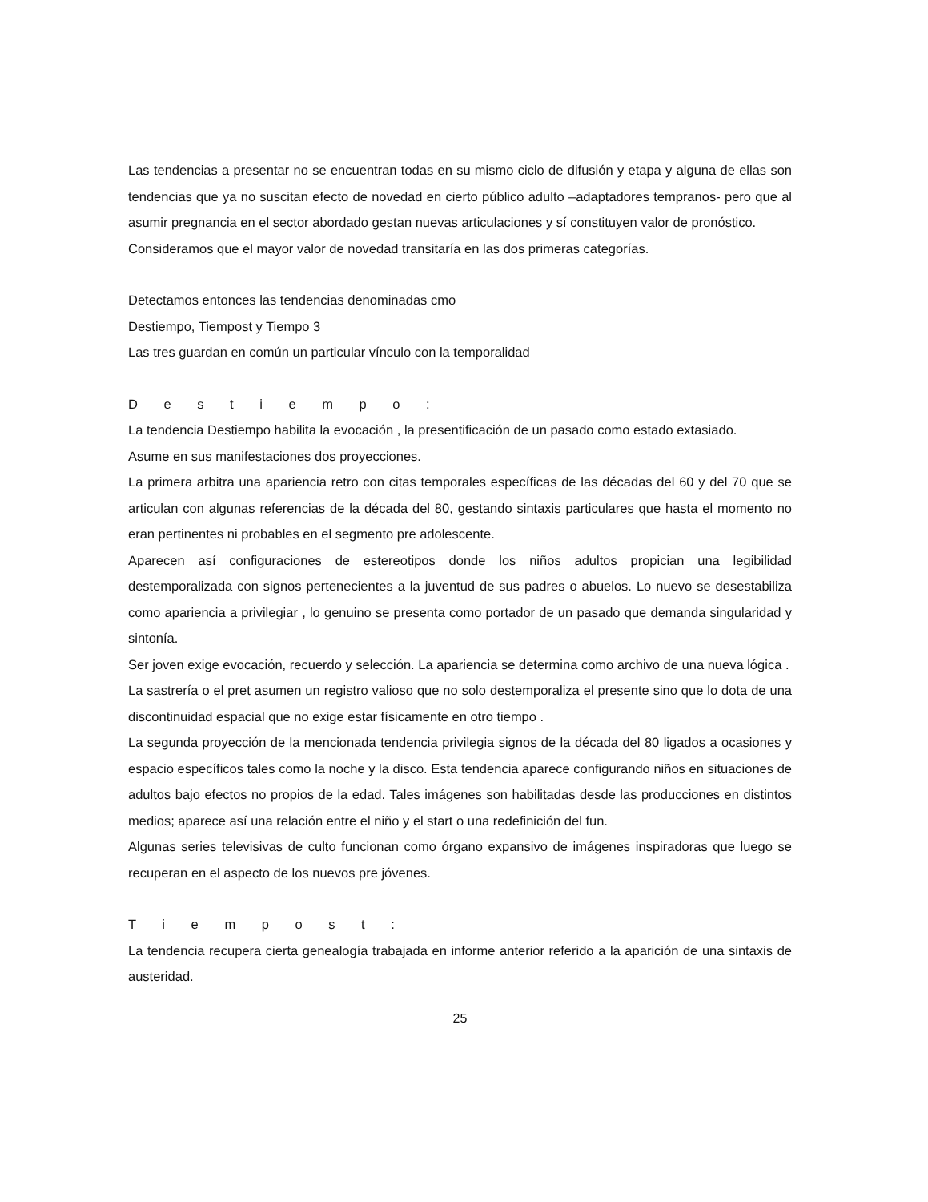Las tendencias a presentar no se encuentran todas en su mismo ciclo de difusión y etapa y alguna de ellas son tendencias que ya no suscitan efecto de novedad en cierto público adulto –adaptadores tempranos- pero que al asumir pregnancia en el sector abordado gestan nuevas articulaciones y sí constituyen valor de pronóstico.
Consideramos que el mayor valor de novedad transitaría en las dos primeras categorías.
Detectamos entonces las tendencias denominadas cmo
Destiempo, Tiempost y Tiempo 3
Las tres guardan en común un particular vínculo con la temporalidad
D e s t i e m p o :
La tendencia Destiempo habilita la evocación , la presentificación de un pasado como estado extasiado.
Asume en sus manifestaciones dos proyecciones.
La primera arbitra una apariencia retro con citas temporales específicas de las décadas del 60 y del 70 que se articulan con algunas referencias de la década del 80, gestando sintaxis particulares que hasta el momento no eran pertinentes ni probables en el segmento pre adolescente.
Aparecen así configuraciones de estereotipos donde los niños adultos propician una legibilidad destemporalizada con signos pertenecientes a la juventud de sus padres o abuelos. Lo nuevo se desestabiliza como apariencia a privilegiar , lo genuino se presenta como portador de un pasado que demanda singularidad y sintonía.
Ser joven exige evocación, recuerdo y selección. La apariencia se determina como archivo de una nueva lógica .
La sastrería o el pret asumen un registro valioso que no solo destemporaliza el presente sino que lo dota de una discontinuidad espacial que no exige estar físicamente en otro tiempo .
La segunda proyección de la mencionada tendencia privilegia signos de la década del 80 ligados a ocasiones y espacio específicos tales como la noche y la disco. Esta tendencia aparece configurando niños en situaciones de adultos bajo efectos no propios de la edad. Tales imágenes son habilitadas desde las producciones en distintos medios; aparece así una relación entre el niño y el start o una redefinición del fun.
Algunas series televisivas de culto funcionan como órgano expansivo de imágenes inspiradoras que luego se recuperan en el aspecto de los nuevos pre jóvenes.
T i e m p o s t :
La tendencia recupera cierta genealogía trabajada en informe anterior referido a la aparición de una sintaxis de austeridad.
25